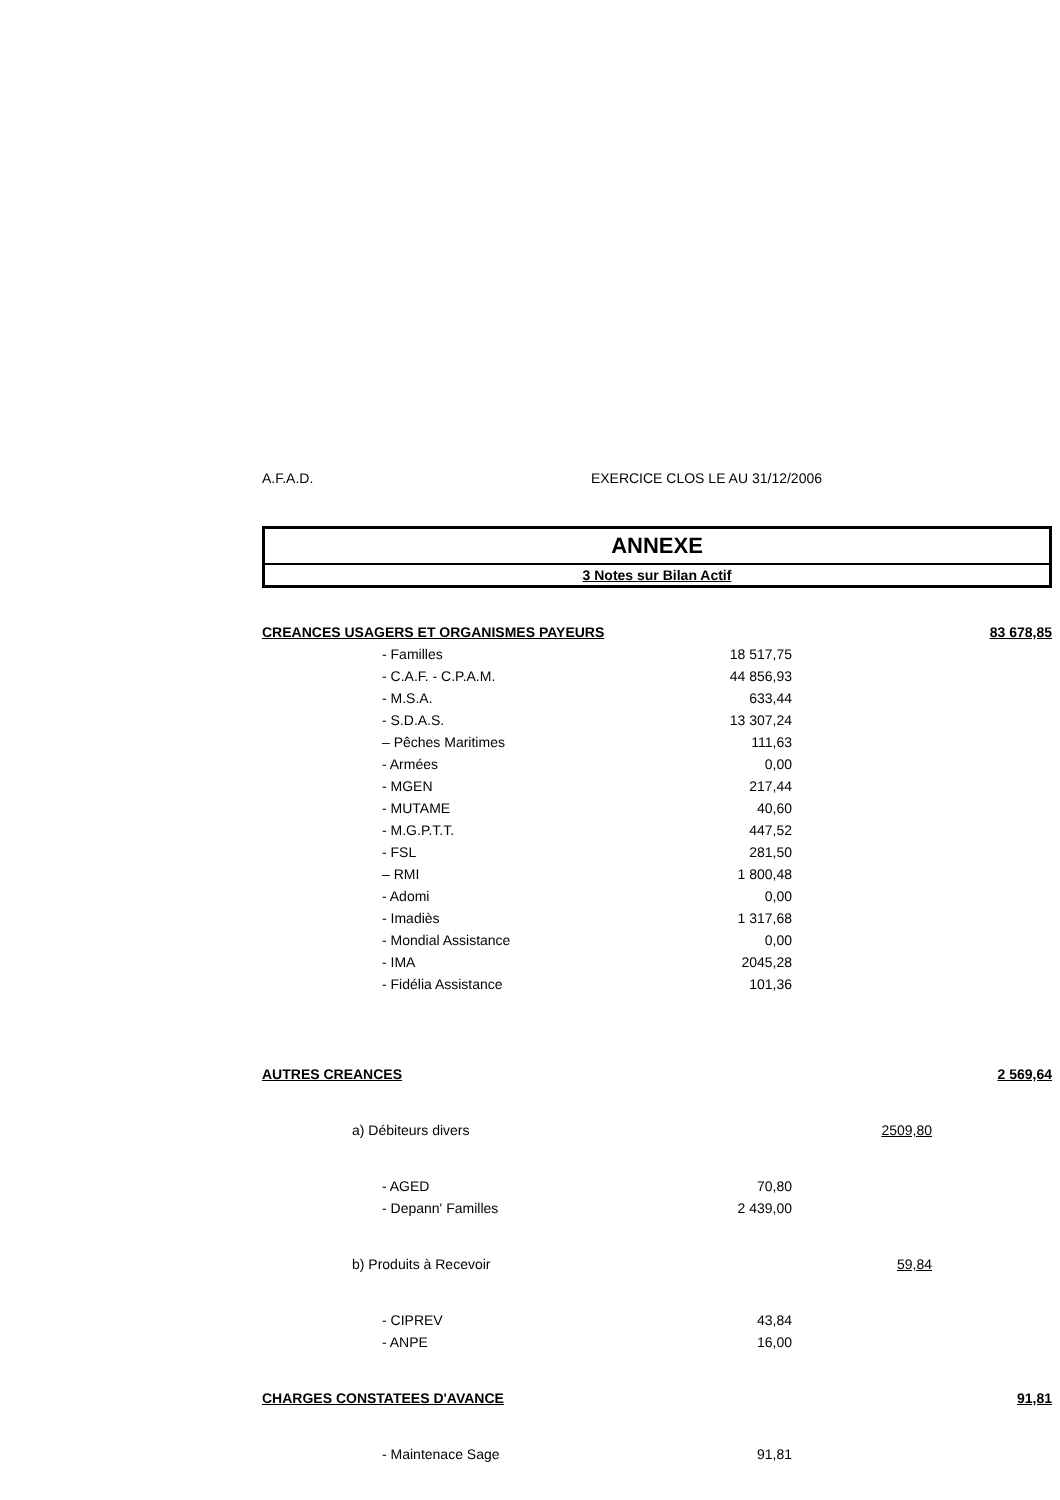A.F.A.D. EXERCICE CLOS LE AU 31/12/2006
ANNEXE
3 Notes sur Bilan Actif
| CREANCES USAGERS ET ORGANISMES PAYEURS | | | 83 678,85 |
| - Familles | 18 517,75 | | |
| - C.A.F. - C.P.A.M. | 44 856,93 | | |
| - M.S.A. | 633,44 | | |
| - S.D.A.S. | 13 307,24 | | |
| – Pêches Maritimes | 111,63 | | |
| - Armées | 0,00 | | |
| - MGEN | 217,44 | | |
| - MUTAME | 40,60 | | |
| - M.G.P.T.T. | 447,52 | | |
| - FSL | 281,50 | | |
| – RMI | 1 800,48 | | |
| - Adomi | 0,00 | | |
| - Imadiès | 1 317,68 | | |
| - Mondial Assistance | 0,00 | | |
| - IMA | 2045,28 | | |
| - Fidélia Assistance | 101,36 | | |
| AUTRES CREANCES | | | 2 569,64 |
| a) Débiteurs divers | | 2509,80 | |
| - AGED | 70,80 | | |
| - Depann' Familles | 2 439,00 | | |
| b) Produits à Recevoir | | 59,84 | |
| - CIPREV | 43,84 | | |
| - ANPE | 16,00 | | |
| CHARGES CONSTATEES D'AVANCE | | | 91,81 |
| - Maintenace Sage | 91,81 | | |